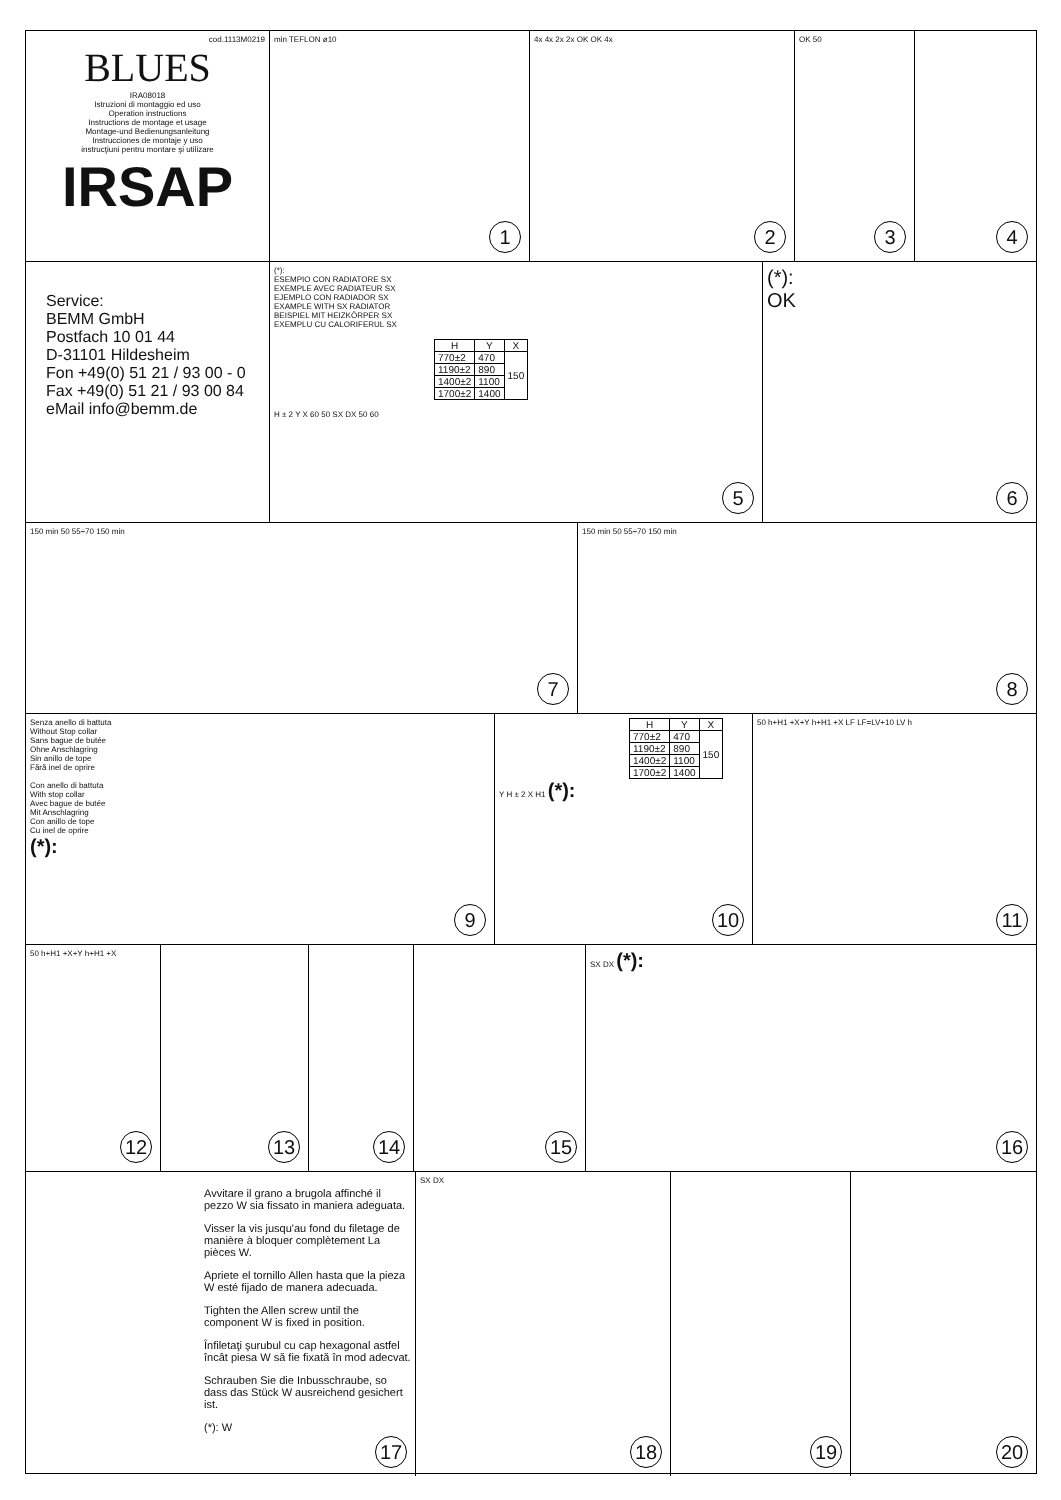cod.1113M0219
BLUES
IRA08018
Istruzioni di montaggio ed uso
Operation instructions
Instructions de montage et usage
Montage-und Bedienungsanleitung
Instrucciones de montaje y uso
instrucţiuni pentru montare şi utilizare
IRSAP
min TEFLON ø10
1
4x 4x 2x 2x OK OK 4x
2
OK 50
3
4
Service:
BEMM GmbH
Postfach 10 01 44
D-31101 Hildesheim
Fon +49(0) 51 21 / 93 00 - 0
Fax +49(0) 51 21 / 93 00 84
eMail info@bemm.de
(*):
ESEMPIO CON RADIATORE SX
EXEMPLE AVEC RADIATEUR SX
EJEMPLO CON RADIADOR SX
EXAMPLE WITH SX RADIATOR
BEISPIEL MIT HEIZKÖRPER SX
EXEMPLU CU CALORIFERUL SX
| H | Y | X |
| --- | --- | --- |
| 770±2 | 470 | 150 |
| 1190±2 | 890 | |
| 1400±2 | 1100 | |
| 1700±2 | 1400 | |
H ± 2 Y X 60 50 SX DX 50 60
5
(*):
OK
6
150 min 50 55÷70 150 min
7
150 min 50 55÷70 150 min
8
Senza anello di battuta
Without Stop collar
Sans bague de butée
Ohne Anschlagring
Sin anillo de tope
Fără inel de oprire
Con anello di battuta
With stop collar
Avec bague de butée
Mit Anschlagring
Con anillo de tope
Cu inel de oprire
(*):
9
| H | Y | X |
| --- | --- | --- |
| 770±2 | 470 | 150 |
| 1190±2 | 890 | |
| 1400±2 | 1100 | |
| 1700±2 | 1400 | |
Y H ± 2 X H1 (*):
10
50 h+H1 +X+Y h+H1 +X LF LF=LV+10 LV h
11
50 h+H1 +X+Y h+H1 +X
12
13
14
15
SX DX (*):
16
Avvitare il grano a brugola affinché il pezzo W sia fissato in maniera adeguata.
Visser la vis jusqu'au fond du filetage de manière à bloquer complètement La pièces W.
Apriete el tornillo Allen hasta que la pieza W esté fijado de manera adecuada.
Tighten the Allen screw until the component W is fixed in position.
Înfiletaţi şurubul cu cap hexagonal astfel încât piesa W să fie fixată în mod adecvat.
Schrauben Sie die Inbusschraube, so dass das Stück W ausreichend gesichert ist.
(*): W
17
SX DX
18
19
20